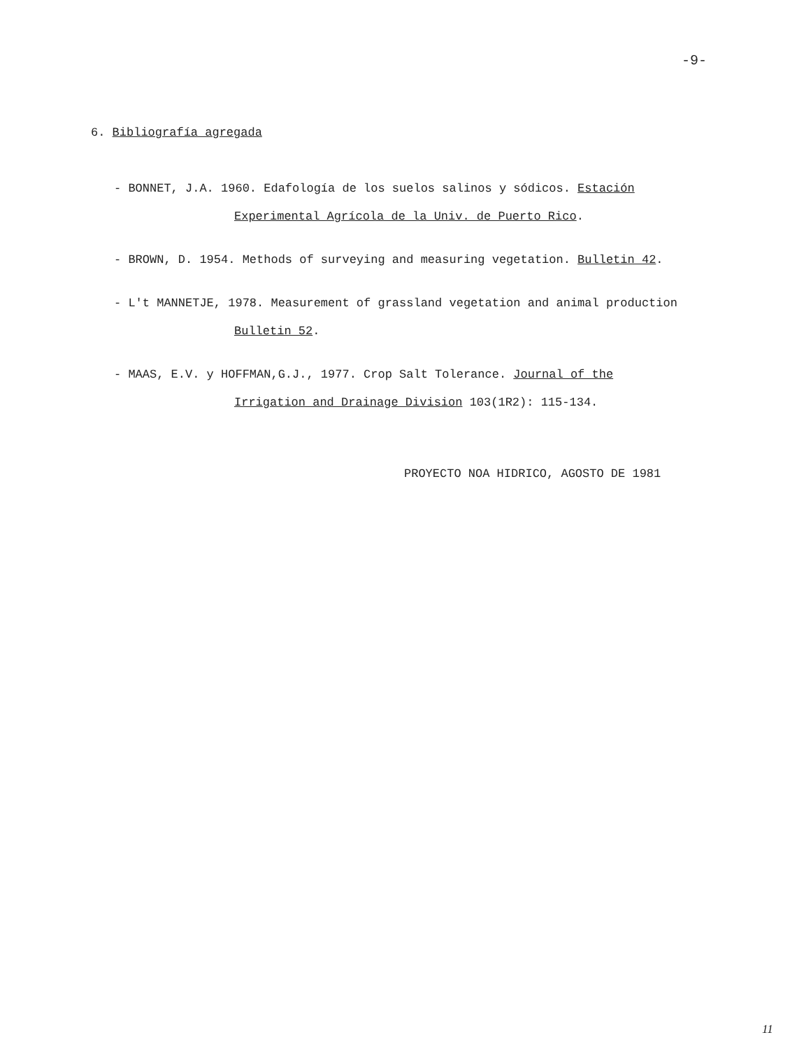-9-
6. Bibliografía agregada
- BONNET, J.A. 1960. Edafología de los suelos salinos y sódicos. Estación
Experimental Agrícola de la Univ. de Puerto Rico.
- BROWN, D. 1954. Methods of surveying and measuring vegetation. Bulletin 42.
- L't MANNETJE, 1978. Measurement of grassland vegetation and animal production
Bulletin 52.
- MAAS, E.V. y HOFFMAN,G.J., 1977. Crop Salt Tolerance. Journal of the
Irrigation and Drainage Division 103(1R2): 115-134.
PROYECTO NOA HIDRICO, AGOSTO DE 1981
11